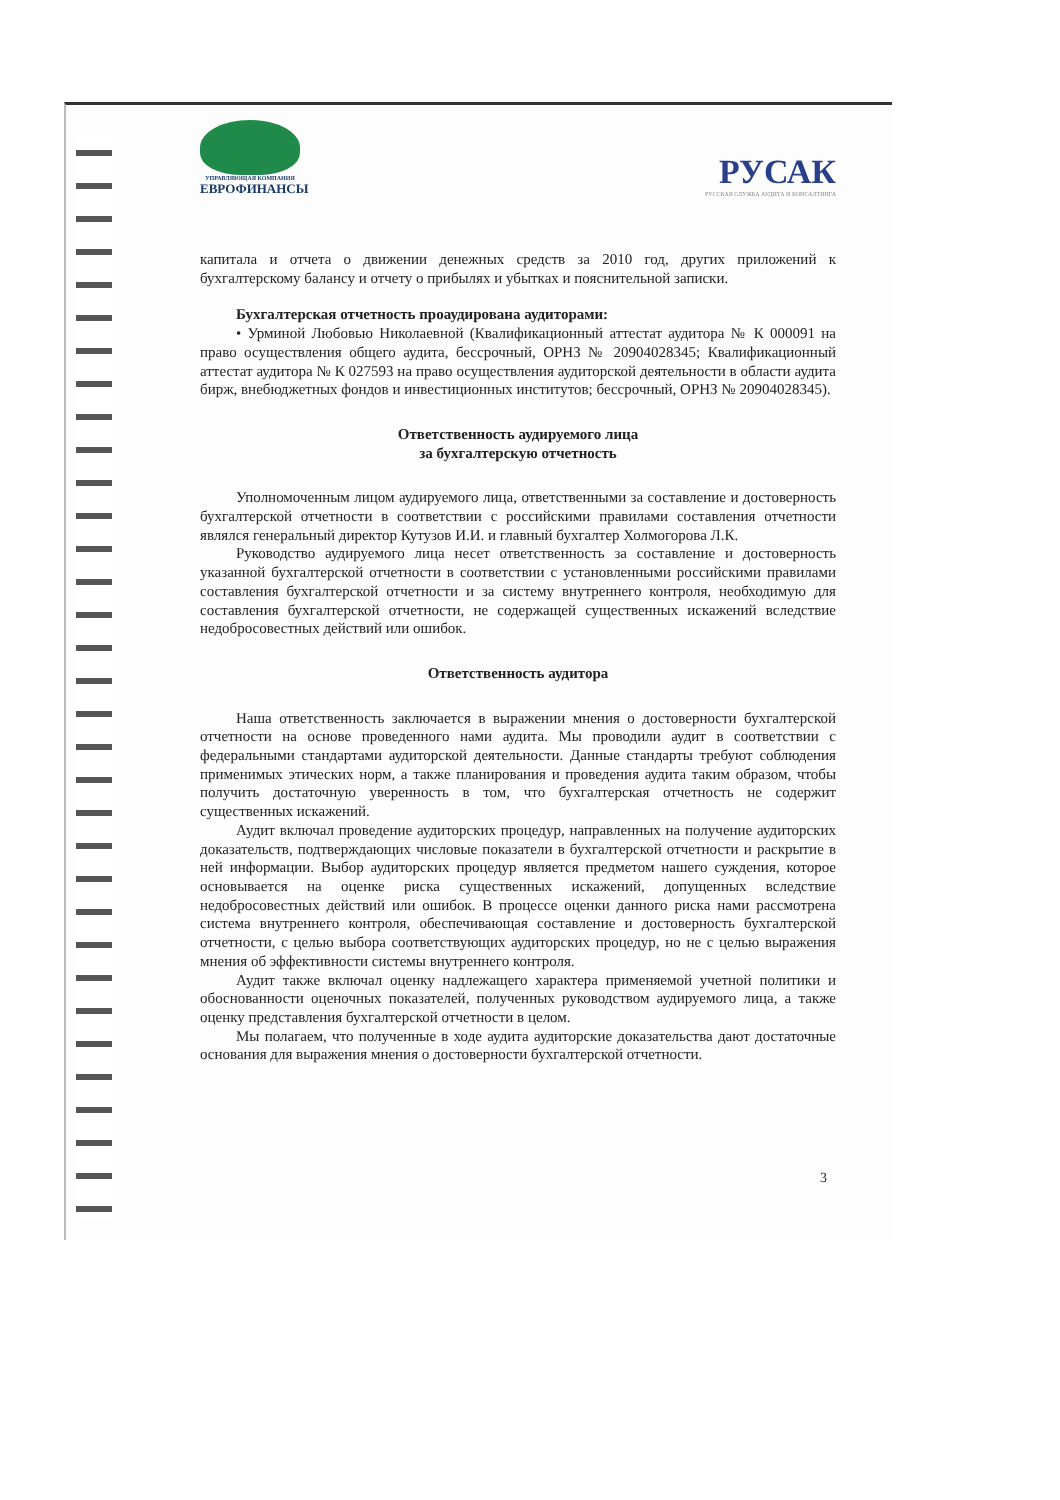УПРАВЛЯЮЩАЯ КОМПАНИЯ
ЕВРОФИНАНСЫ
РУСАК
РУССКАЯ СЛУЖБА АУДИТА И КОНСАЛТИНГА
капитала и отчета о движении денежных средств за 2010 год, других приложений к бухгалтерскому балансу и отчету о прибылях и убытках и пояснительной записки.
Бухгалтерская отчетность проаудирована аудиторами:
• Урминой Любовью Николаевной (Квалификационный аттестат аудитора № К 000091 на право осуществления общего аудита, бессрочный, ОРНЗ № 20904028345; Квалификационный аттестат аудитора № К 027593 на право осуществления аудиторской деятельности в области аудита бирж, внебюджетных фондов и инвестиционных институтов; бессрочный, ОРНЗ № 20904028345).
Ответственность аудируемого лица
за бухгалтерскую отчетность
Уполномоченным лицом аудируемого лица, ответственными за составление и достоверность бухгалтерской отчетности в соответствии с российскими правилами составления отчетности являлся генеральный директор Кутузов И.И. и главный бухгалтер Холмогорова Л.К.
Руководство аудируемого лица несет ответственность за составление и достоверность указанной бухгалтерской отчетности в соответствии с установленными российскими правилами составления бухгалтерской отчетности и за систему внутреннего контроля, необходимую для составления бухгалтерской отчетности, не содержащей существенных искажений вследствие недобросовестных действий или ошибок.
Ответственность аудитора
Наша ответственность заключается в выражении мнения о достоверности бухгалтерской отчетности на основе проведенного нами аудита. Мы проводили аудит в соответствии с федеральными стандартами аудиторской деятельности. Данные стандарты требуют соблюдения применимых этических норм, а также планирования и проведения аудита таким образом, чтобы получить достаточную уверенность в том, что бухгалтерская отчетность не содержит существенных искажений.
Аудит включал проведение аудиторских процедур, направленных на получение аудиторских доказательств, подтверждающих числовые показатели в бухгалтерской отчетности и раскрытие в ней информации. Выбор аудиторских процедур является предметом нашего суждения, которое основывается на оценке риска существенных искажений, допущенных вследствие недобросовестных действий или ошибок. В процессе оценки данного риска нами рассмотрена система внутреннего контроля, обеспечивающая составление и достоверность бухгалтерской отчетности, с целью выбора соответствующих аудиторских процедур, но не с целью выражения мнения об эффективности системы внутреннего контроля.
Аудит также включал оценку надлежащего характера применяемой учетной политики и обоснованности оценочных показателей, полученных руководством аудируемого лица, а также оценку представления бухгалтерской отчетности в целом.
Мы полагаем, что полученные в ходе аудита аудиторские доказательства дают достаточные основания для выражения мнения о достоверности бухгалтерской отчетности.
3